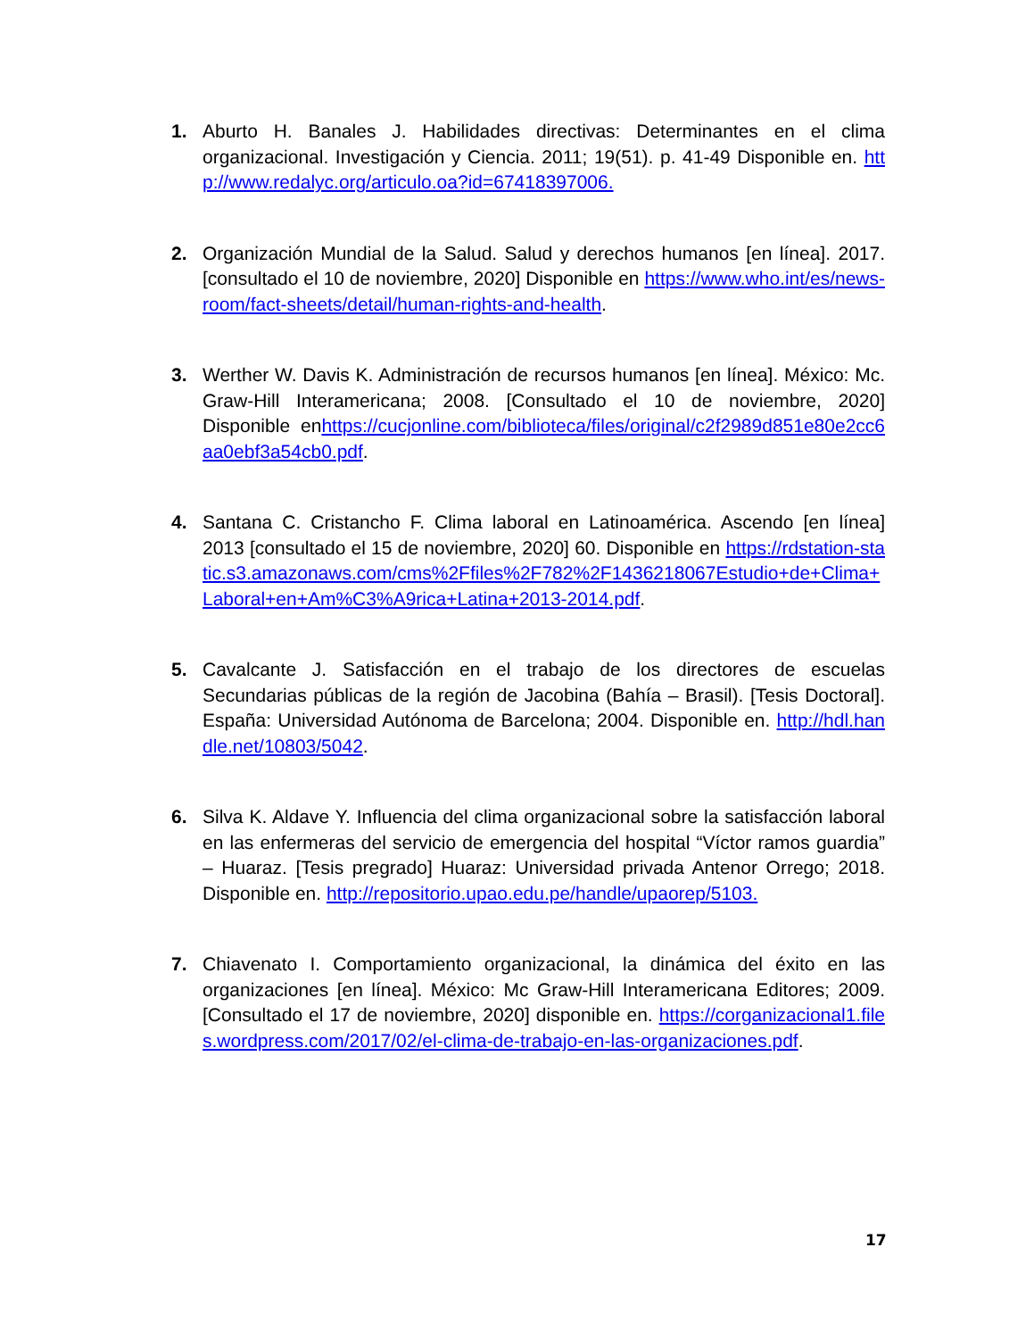1. Aburto H. Banales J. Habilidades directivas: Determinantes en el clima organizacional. Investigación y Ciencia. 2011; 19(51). p. 41-49 Disponible en. http://www.redalyc.org/articulo.oa?id=67418397006.
2. Organización Mundial de la Salud. Salud y derechos humanos [en línea]. 2017. [consultado el 10 de noviembre, 2020] Disponible en https://www.who.int/es/news-room/fact-sheets/detail/human-rights-and-health.
3. Werther W. Davis K. Administración de recursos humanos [en línea]. México: Mc. Graw-Hill Interamericana; 2008. [Consultado el 10 de noviembre, 2020] Disponible enhttps://cucjonline.com/biblioteca/files/original/c2f2989d851e80e2cc6aa0ebf3a54cb0.pdf.
4. Santana C. Cristancho F. Clima laboral en Latinoamérica. Ascendo [en línea] 2013 [consultado el 15 de noviembre, 2020] 60. Disponible en https://rdstation-static.s3.amazonaws.com/cms%2Ffiles%2F782%2F1436218067Estudio+de+Clima+Laboral+en+Am%C3%A9rica+Latina+2013-2014.pdf.
5. Cavalcante J. Satisfacción en el trabajo de los directores de escuelas Secundarias públicas de la región de Jacobina (Bahía – Brasil). [Tesis Doctoral]. España: Universidad Autónoma de Barcelona; 2004. Disponible en. http://hdl.handle.net/10803/5042.
6. Silva K. Aldave Y. Influencia del clima organizacional sobre la satisfacción laboral en las enfermeras del servicio de emergencia del hospital “Víctor ramos guardia” – Huaraz. [Tesis pregrado] Huaraz: Universidad privada Antenor Orrego; 2018. Disponible en. http://repositorio.upao.edu.pe/handle/upaorep/5103.
7. Chiavenato I. Comportamiento organizacional, la dinámica del éxito en las organizaciones [en línea]. México: Mc Graw-Hill Interamericana Editores; 2009. [Consultado el 17 de noviembre, 2020] disponible en. https://corganizacional1.files.wordpress.com/2017/02/el-clima-de-trabajo-en-las-organizaciones.pdf.
17